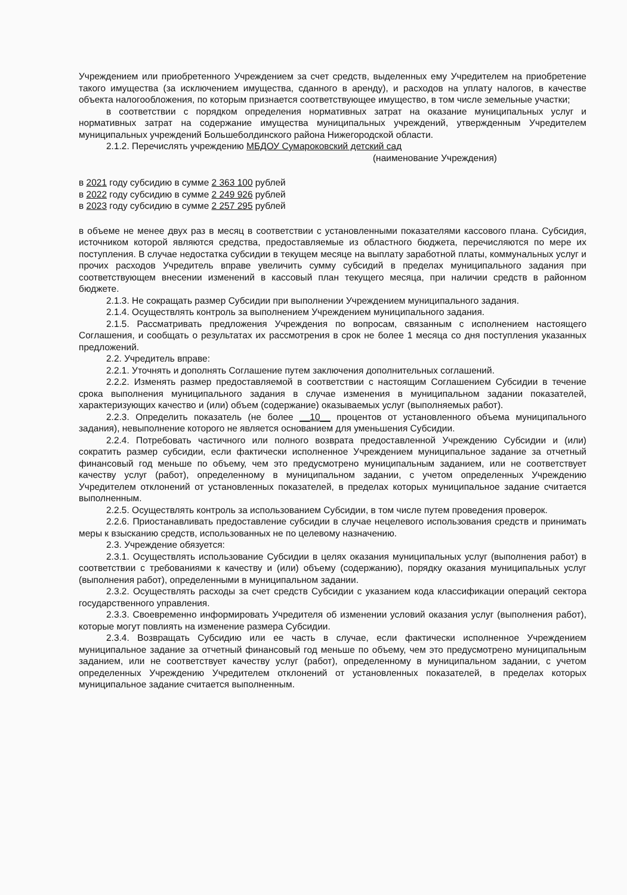Учреждением или приобретенного Учреждением за счет средств, выделенных ему Учредителем на приобретение такого имущества (за исключением имущества, сданного в аренду), и расходов на уплату налогов, в качестве объекта налогообложения, по которым признается соответствующее имущество, в том числе земельные участки;
в соответствии с порядком определения нормативных затрат на оказание муниципальных услуг и нормативных затрат на содержание имущества муниципальных учреждений, утвержденным Учредителем муниципальных учреждений Большеболдинского района Нижегородской области.
2.1.2. Перечислять учреждению МБДОУ Сумароковский детский сад
(наименование Учреждения)
в 2021 году субсидию в сумме 2 363 100 рублей
в 2022 году субсидию в сумме 2 249 926 рублей
в 2023 году субсидию в сумме 2 257 295 рублей
в объеме не менее двух раз в месяц в соответствии с установленными показателями кассового плана. Субсидия, источником которой являются средства, предоставляемые из областного бюджета, перечисляются по мере их поступления. В случае недостатка субсидии в текущем месяце на выплату заработной платы, коммунальных услуг и прочих расходов Учредитель вправе увеличить сумму субсидий в пределах муниципального задания при соответствующем внесении изменений в кассовый план текущего месяца, при наличии средств в районном бюджете.
2.1.3. Не сокращать размер Субсидии при выполнении Учреждением муниципального задания.
2.1.4. Осуществлять контроль за выполнением Учреждением муниципального задания.
2.1.5. Рассматривать предложения Учреждения по вопросам, связанным с исполнением настоящего Соглашения, и сообщать о результатах их рассмотрения в срок не более 1 месяца со дня поступления указанных предложений.
2.2. Учредитель вправе:
2.2.1. Уточнять и дополнять Соглашение путем заключения дополнительных соглашений.
2.2.2. Изменять размер предоставляемой в соответствии с настоящим Соглашением Субсидии в течение срока выполнения муниципального задания в случае изменения в муниципальном задании показателей, характеризующих качество и (или) объем (содержание) оказываемых услуг (выполняемых работ).
2.2.3. Определить показатель (не более __10__ процентов от установленного объема муниципального задания), невыполнение которого не является основанием для уменьшения Субсидии.
2.2.4. Потребовать частичного или полного возврата предоставленной Учреждению Субсидии и (или) сократить размер субсидии, если фактически исполненное Учреждением муниципальное задание за отчетный финансовый год меньше по объему, чем это предусмотрено муниципальным заданием, или не соответствует качеству услуг (работ), определенному в муниципальном задании, с учетом определенных Учреждению Учредителем отклонений от установленных показателей, в пределах которых муниципальное задание считается выполненным.
2.2.5. Осуществлять контроль за использованием Субсидии, в том числе путем проведения проверок.
2.2.6. Приостанавливать предоставление субсидии в случае нецелевого использования средств и принимать меры к взысканию средств, использованных не по целевому назначению.
2.3. Учреждение обязуется:
2.3.1. Осуществлять использование Субсидии в целях оказания муниципальных услуг (выполнения работ) в соответствии с требованиями к качеству и (или) объему (содержанию), порядку оказания муниципальных услуг (выполнения работ), определенными в муниципальном задании.
2.3.2. Осуществлять расходы за счет средств Субсидии с указанием кода классификации операций сектора государственного управления.
2.3.3. Своевременно информировать Учредителя об изменении условий оказания услуг (выполнения работ), которые могут повлиять на изменение размера Субсидии.
2.3.4. Возвращать Субсидию или ее часть в случае, если фактически исполненное Учреждением муниципальное задание за отчетный финансовый год меньше по объему, чем это предусмотрено муниципальным заданием, или не соответствует качеству услуг (работ), определенному в муниципальном задании, с учетом определенных Учреждению Учредителем отклонений от установленных показателей, в пределах которых муниципальное задание считается выполненным.